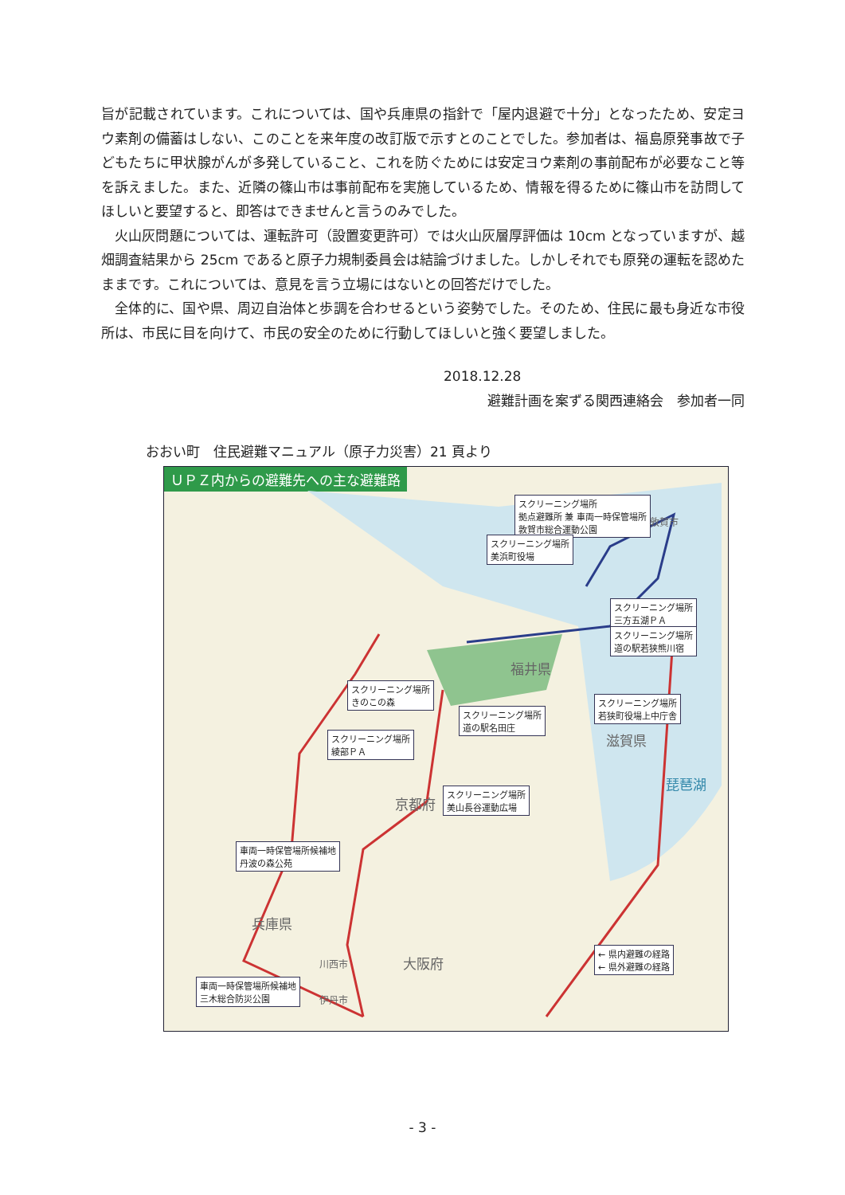旨が記載されています。これについては、国や兵庫県の指針で「屋内退避で十分」となったため、安定ヨウ素剤の備蓄はしない、このことを来年度の改訂版で示すとのことでした。参加者は、福島原発事故で子どもたちに甲状腺がんが多発していること、これを防ぐためには安定ヨウ素剤の事前配布が必要なこと等を訴えました。また、近隣の篠山市は事前配布を実施しているため、情報を得るために篠山市を訪問してほしいと要望すると、即答はできませんと言うのみでした。
　火山灰問題については、運転許可（設置変更許可）では火山灰層厚評価は 10cm となっていますが、越畑調査結果から 25cm であると原子力規制委員会は結論づけました。しかしそれでも原発の運転を認めたままです。これについては、意見を言う立場にはないとの回答だけでした。
　全体的に、国や県、周辺自治体と歩調を合わせるという姿勢でした。そのため、住民に最も身近な市役所は、市民に目を向けて、市民の安全のために行動してほしいと強く要望しました。
2018.12.28
避難計画を案ずる関西連絡会　参加者一同
おおい町　住民避難マニュアル（原子力災害）21 頁より
ＵＰＺ内からの避難先への主な避難路
スクリーニング場所
拠点避難所 兼 車両一時保管場所
敦賀市総合運動公園
スクリーニング場所
美浜町役場
スクリーニング場所
三方五湖ＰＡ
スクリーニング場所
道の駅若狭熊川宿
スクリーニング場所
若狭町役場上中庁舎
スクリーニング場所
きのこの森
スクリーニング場所
道の駅名田庄
スクリーニング場所
綾部ＰＡ
スクリーニング場所
美山長谷運動広場
車両一時保管場所候補地
丹波の森公苑
車両一時保管場所候補地
三木総合防災公園
← 県内避難の経路
← 県外避難の経路
福井県
滋賀県
京都府
兵庫県
大阪府
琵琶湖
敦賀市
川西市
伊丹市
- 3 -